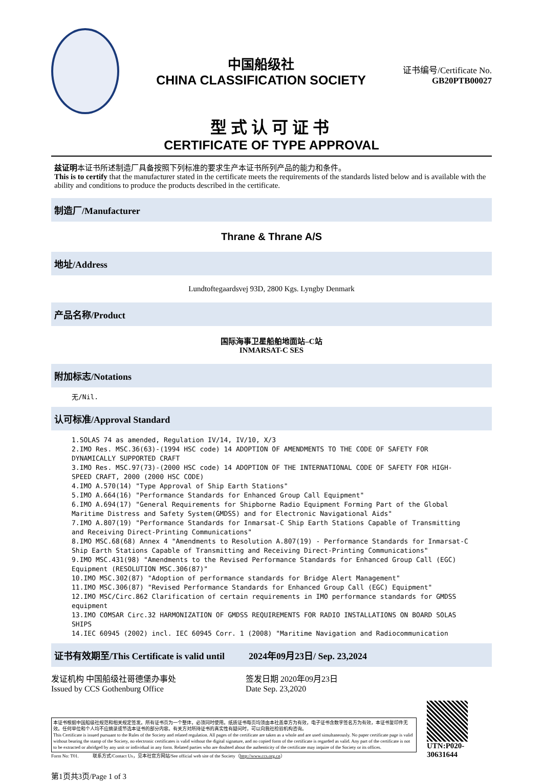中国船级社
CHINA CLASSIFICATION SOCIETY
证书编号/Certificate No.
GB20PTB00027
型式认可证书
CERTIFICATE OF TYPE APPROVAL
兹证明本证书所述制造厂具备按照下列标准的要求生产本证书所列产品的能力和条件。
This is to certify that the manufacturer stated in the certificate meets the requirements of the standards listed below and is available with the ability and conditions to produce the products described in the certificate.
制造厂/Manufacturer
Thrane & Thrane A/S
地址/Address
Lundtoftegaardsvej 93D, 2800 Kgs. Lyngby Denmark
产品名称/Product
国际海事卫星船舶地面站–C站
INMARSAT-C SES
附加标志/Notations
无/Nil.
认可标准/Approval Standard
1.SOLAS 74 as amended, Regulation IV/14, IV/10, X/3
2.IMO Res. MSC.36(63)-(1994 HSC code) 14 ADOPTION OF AMENDMENTS TO THE CODE OF SAFETY FOR DYNAMICALLY SUPPORTED CRAFT
3.IMO Res. MSC.97(73)-(2000 HSC code) 14 ADOPTION OF THE INTERNATIONAL CODE OF SAFETY FOR HIGH-SPEED CRAFT, 2000 (2000 HSC CODE)
4.IMO A.570(14) "Type Approval of Ship Earth Stations"
5.IMO A.664(16) "Performance Standards for Enhanced Group Call Equipment"
6.IMO A.694(17) "General Requirements for Shipborne Radio Equipment Forming Part of the Global Maritime Distress and Safety System(GMDSS) and for Electronic Navigational Aids"
7.IMO A.807(19) "Performance Standards for Inmarsat-C Ship Earth Stations Capable of Transmitting and Receiving Direct-Printing Communications"
8.IMO MSC.68(68) Annex 4 "Amendments to Resolution A.807(19) - Performance Standards for Inmarsat-C Ship Earth Stations Capable of Transmitting and Receiving Direct-Printing Communications"
9.IMO MSC.431(98) "Amendments to the Revised Performance Standards for Enhanced Group Call (EGC) Equipment (RESOLUTION MSC.306(87)"
10.IMO MSC.302(87) "Adoption of performance standards for Bridge Alert Management"
11.IMO MSC.306(87) "Revised Performance Standards for Enhanced Group Call (EGC) Equipment"
12.IMO MSC/Circ.862 Clarification of certain requirements in IMO performance standards for GMDSS equipment
13.IMO COMSAR Circ.32 HARMONIZATION OF GMDSS REQUIREMENTS FOR RADIO INSTALLATIONS ON BOARD SOLAS SHIPS
14.IEC 60945 (2002) incl. IEC 60945 Corr. 1 (2008) "Maritime Navigation and Radiocommunication
证书有效期至/This Certificate is valid until 2024年09月23日/ Sep. 23,2024
发证机构 中国船级社哥德堡办事处
Issued by CCS Gothenburg Office 签发日期 2020年09月23日
Date Sep. 23,2020
本证书根据中国船级社规范和相关规定签发。所有证书页为一个整体，必须同时使用。纸质证书每页均须由本社盖章方为有效，电子证书含数字签名方为有效，本证书复印件无效。任何单位和个人均不应摘录或节选本证书的部分内容。有关方对所持证书的真实性有疑问时，可以向我社检验机构咨询。
This Certificate is issued pursuant to the Rules of the Society and related regulation. All pages of the certificate are taken as a whole and are used simultaneously. No paper certificate page is valid without bearing the stamp of the Society, no electronic certificates is valid without the digital signature, and no copied form of the certificate is regarded as valid. Any part of the certificate is not to be extracted or abridged by any unit or individual in any form. Related parties who are doubted about the authenticity of the certificate may inquire of the Society or its offices.
Form No: T01. 联系方式/Contact Us，见本社官方网站/See official web site of the Society（http://www.ccs.org.cn）
UTN:P020-30631644
第1页共3页/Page 1 of 3